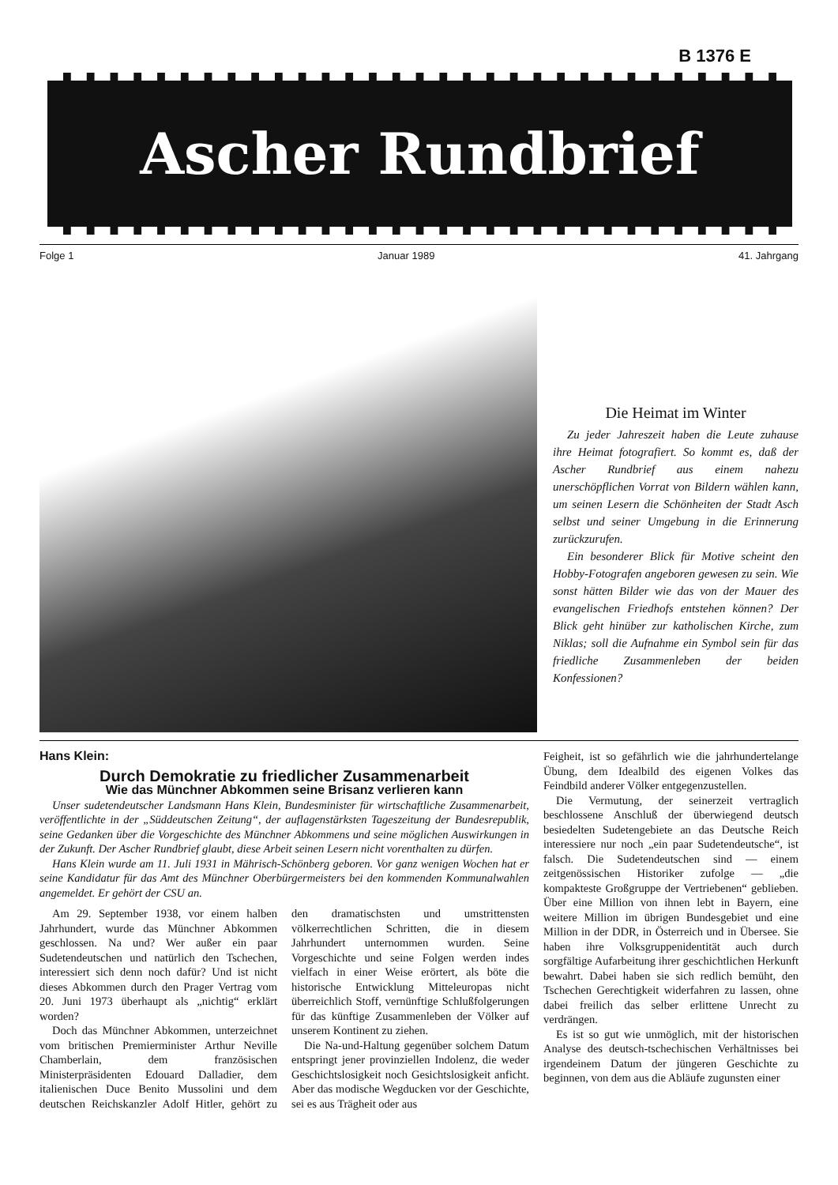B 1376 E
Ascher Rundbrief
Folge 1 Januar 1989 41. Jahrgang
Die Heimat im Winter
Zu jeder Jahreszeit haben die Leute zuhause ihre Heimat fotografiert. So kommt es, daß der Ascher Rundbrief aus einem nahezu unerschöpflichen Vorrat von Bildern wählen kann, um seinen Lesern die Schönheiten der Stadt Asch selbst und seiner Umgebung in die Erinnerung zurückzurufen.
Ein besonderer Blick für Motive scheint den Hobby-Fotografen angeboren gewesen zu sein. Wie sonst hätten Bilder wie das von der Mauer des evangelischen Friedhofs entstehen können? Der Blick geht hinüber zur katholischen Kirche, zum Niklas; soll die Aufnahme ein Symbol sein für das friedliche Zusammenleben der beiden Konfessionen?
Hans Klein:
Durch Demokratie zu friedlicher Zusammenarbeit
Wie das Münchner Abkommen seine Brisanz verlieren kann
Unser sudetendeutscher Landsmann Hans Klein, Bundesminister für wirtschaftliche Zusammenarbeit, veröffentlichte in der „Süddeutschen Zeitung“, der auflagenstärksten Tageszeitung der Bundesrepublik, seine Gedanken über die Vorgeschichte des Münchner Abkommens und seine möglichen Auswirkungen in der Zukunft. Der Ascher Rundbrief glaubt, diese Arbeit seinen Lesern nicht vorenthalten zu dürfen.
Hans Klein wurde am 11. Juli 1931 in Mährisch-Schönberg geboren. Vor ganz wenigen Wochen hat er seine Kandidatur für das Amt des Münchner Oberbürgermeisters bei den kommenden Kommunalwahlen angemeldet. Er gehört der CSU an.
Am 29. September 1938, vor einem halben Jahrhundert, wurde das Münchner Abkommen geschlossen. Na und? Wer außer ein paar Sudetendeutschen und natürlich den Tschechen, interessiert sich denn noch dafür? Und ist nicht dieses Abkommen durch den Prager Vertrag vom 20. Juni 1973 überhaupt als „nichtig“ erklärt worden?
Doch das Münchner Abkommen, unterzeichnet vom britischen Premierminister Arthur Neville Chamberlain, dem französischen Ministerpräsidenten Edouard Dalladier, dem italienischen Duce Benito Mussolini und dem deutschen Reichskanzler Adolf Hitler, gehört zu den dramatischsten und umstrittensten völkerrechtlichen Schritten, die in diesem Jahrhundert unternommen wurden. Seine Vorgeschichte und seine Folgen werden indes vielfach in einer Weise erörtert, als böte die historische Entwicklung Mitteleuropas nicht überreichlich Stoff, vernünftige Schlußfolgerungen für das künftige Zusammenleben der Völker auf unserem Kontinent zu ziehen.
Die Na-und-Haltung gegenüber solchem Datum entspringt jener provinziellen Indolenz, die weder Geschichtslosigkeit noch Gesichtslosigkeit anficht. Aber das modische Wegducken vor der Geschichte, sei es aus Trägheit oder aus
Feigheit, ist so gefährlich wie die jahrhundertelange Übung, dem Idealbild des eigenen Volkes das Feindbild anderer Völker entgegenzustellen.
Die Vermutung, der seinerzeit vertraglich beschlossene Anschluß der überwiegend deutsch besiedelten Sudetengebiete an das Deutsche Reich interessiere nur noch „ein paar Sudetendeutsche“, ist falsch. Die Sudetendeutschen sind — einem zeitgenössischen Historiker zufolge — „die kompakteste Großgruppe der Vertriebenen“ geblieben. Über eine Million von ihnen lebt in Bayern, eine weitere Million im übrigen Bundesgebiet und eine Million in der DDR, in Österreich und in Übersee. Sie haben ihre Volksgruppenidentität auch durch sorgfältige Aufarbeitung ihrer geschichtlichen Herkunft bewahrt. Dabei haben sie sich redlich bemüht, den Tschechen Gerechtigkeit widerfahren zu lassen, ohne dabei freilich das selber erlittene Unrecht zu verdrängen.
Es ist so gut wie unmöglich, mit der historischen Analyse des deutsch-tschechischen Verhältnisses bei irgendeinem Datum der jüngeren Geschichte zu beginnen, von dem aus die Abläufe zugunsten einer